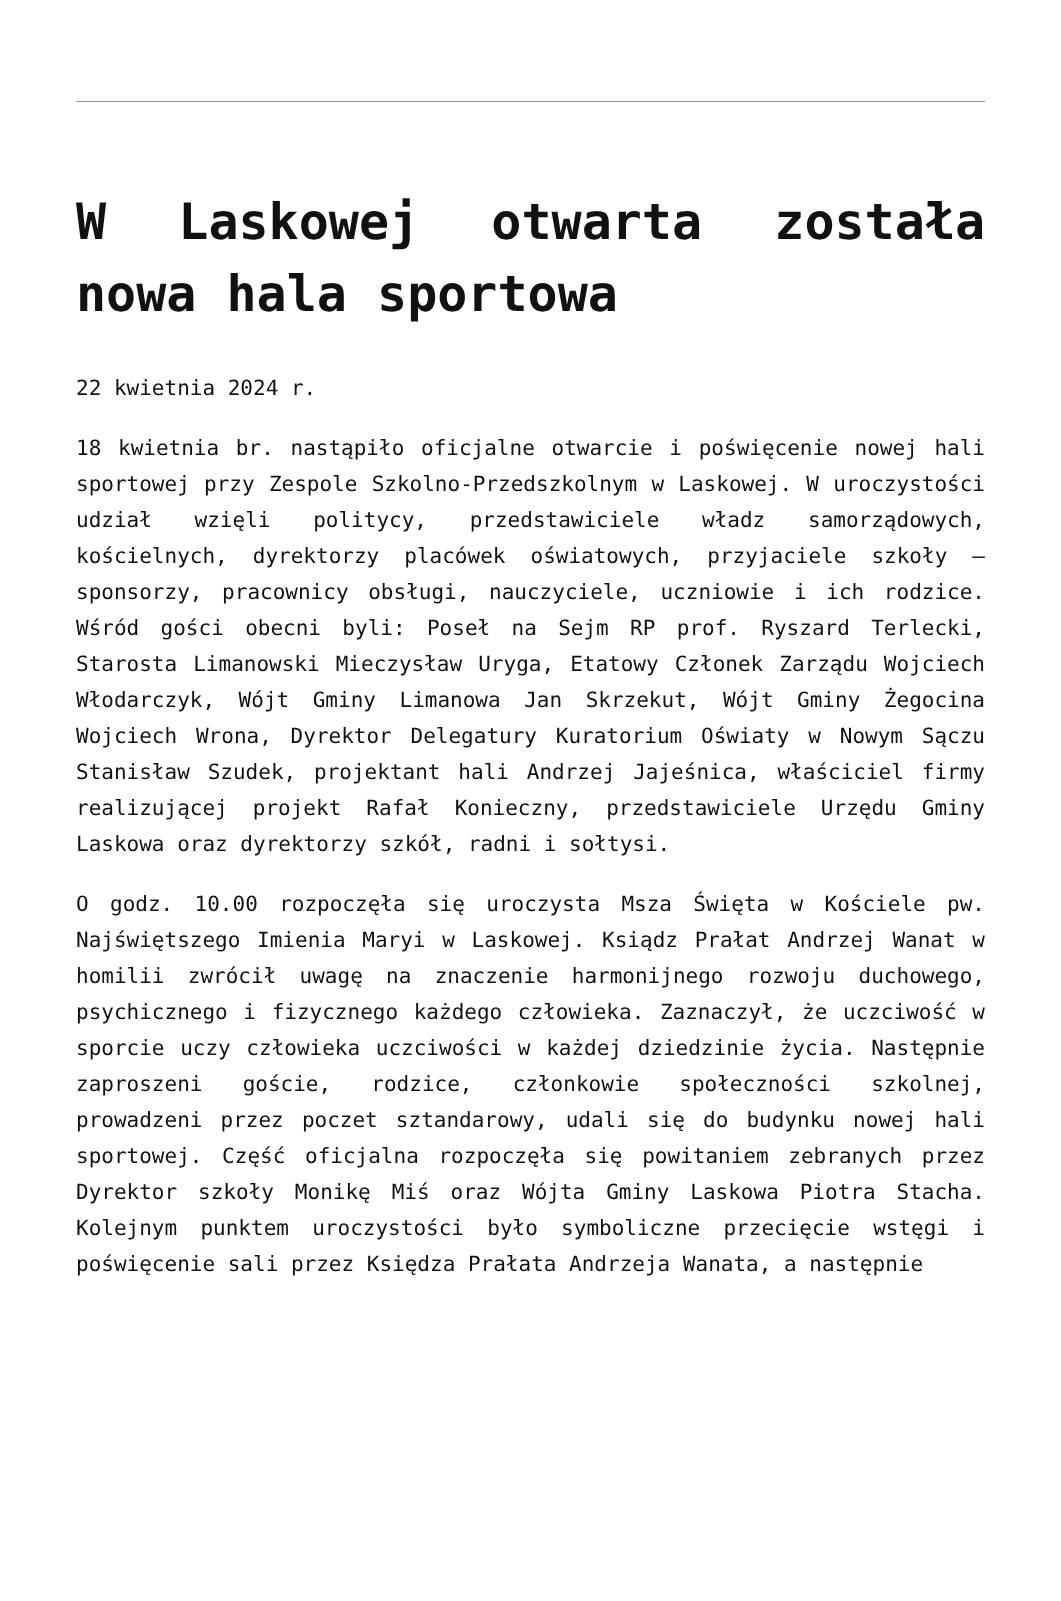W Laskowej otwarta została nowa hala sportowa
22 kwietnia 2024 r.
18 kwietnia br. nastąpiło oficjalne otwarcie i poświęcenie nowej hali sportowej przy Zespole Szkolno-Przedszkolnym w Laskowej. W uroczystości udział wzięli politycy, przedstawiciele władz samorządowych, kościelnych, dyrektorzy placówek oświatowych, przyjaciele szkoły – sponsorzy, pracownicy obsługi, nauczyciele, uczniowie i ich rodzice. Wśród gości obecni byli: Poseł na Sejm RP prof. Ryszard Terlecki, Starosta Limanowski Mieczysław Uryga, Etatowy Członek Zarządu Wojciech Włodarczyk, Wójt Gminy Limanowa Jan Skrzekut, Wójt Gminy Żegocina Wojciech Wrona, Dyrektor Delegatury Kuratorium Oświaty w Nowym Sączu Stanisław Szudek, projektant hali Andrzej Jajeśnica, właściciel firmy realizującej projekt Rafał Konieczny, przedstawiciele Urzędu Gminy Laskowa oraz dyrektorzy szkół, radni i sołtysi.
O godz. 10.00 rozpoczęła się uroczysta Msza Święta w Kościele pw. Najświętszego Imienia Maryi w Laskowej. Ksiądz Prałat Andrzej Wanat w homilii zwrócił uwagę na znaczenie harmonijnego rozwoju duchowego, psychicznego i fizycznego każdego człowieka. Zaznaczył, że uczciwość w sporcie uczy człowieka uczciwości w każdej dziedzinie życia. Następnie zaproszeni goście, rodzice, członkowie społeczności szkolnej, prowadzeni przez poczet sztandarowy, udali się do budynku nowej hali sportowej. Część oficjalna rozpoczęła się powitaniem zebranych przez Dyrektor szkoły Monikę Miś oraz Wójta Gminy Laskowa Piotra Stacha. Kolejnym punktem uroczystości było symboliczne przecięcie wstęgi i poświęcenie sali przez Księdza Prałata Andrzeja Wanata, a następnie